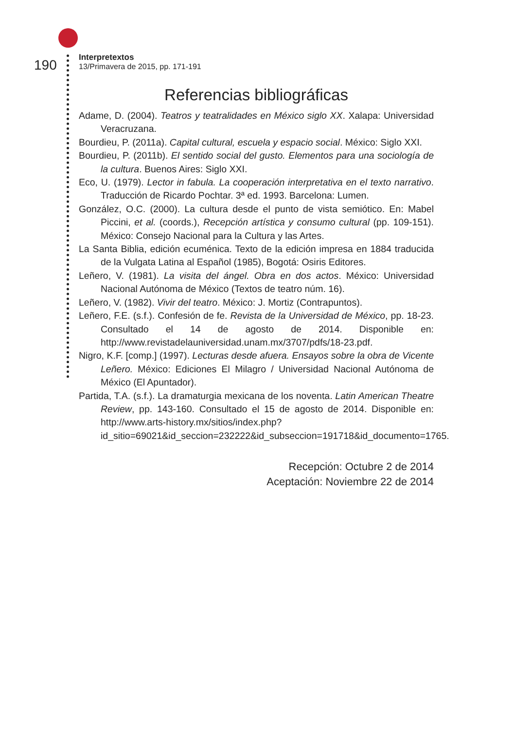190
Interpretextos
13/Primavera de 2015, pp. 171-191
Referencias bibliográficas
Adame, D. (2004). Teatros y teatralidades en México siglo XX. Xalapa: Universidad Veracruzana.
Bourdieu, P. (2011a). Capital cultural, escuela y espacio social. México: Siglo XXI.
Bourdieu, P. (2011b). El sentido social del gusto. Elementos para una sociología de la cultura. Buenos Aires: Siglo XXI.
Eco, U. (1979). Lector in fabula. La cooperación interpretativa en el texto narrativo. Traducción de Ricardo Pochtar. 3ª ed. 1993. Barcelona: Lumen.
González, O.C. (2000). La cultura desde el punto de vista semiótico. En: Mabel Piccini, et al. (coords.), Recepción artística y consumo cultural (pp. 109-151). México: Consejo Nacional para la Cultura y las Artes.
La Santa Biblia, edición ecuménica. Texto de la edición impresa en 1884 traducida de la Vulgata Latina al Español (1985), Bogotá: Osiris Editores.
Leñero, V. (1981). La visita del ángel. Obra en dos actos. México: Universidad Nacional Autónoma de México (Textos de teatro núm. 16).
Leñero, V. (1982). Vivir del teatro. México: J. Mortiz (Contrapuntos).
Leñero, F.E. (s.f.). Confesión de fe. Revista de la Universidad de México, pp. 18-23. Consultado el 14 de agosto de 2014. Disponible en: http://www.revistadelauniversidad.unam.mx/3707/pdfs/18-23.pdf.
Nigro, K.F. [comp.] (1997). Lecturas desde afuera. Ensayos sobre la obra de Vicente Leñero. México: Ediciones El Milagro / Universidad Nacional Autónoma de México (El Apuntador).
Partida, T.A. (s.f.). La dramaturgia mexicana de los noventa. Latin American Theatre Review, pp. 143-160. Consultado el 15 de agosto de 2014. Disponible en: http://www.arts-history.mx/sitios/index.php?id_sitio=69021&id_seccion=232222&id_subseccion=191718&id_documento=1765.
Recepción: Octubre 2 de 2014
Aceptación: Noviembre 22 de 2014